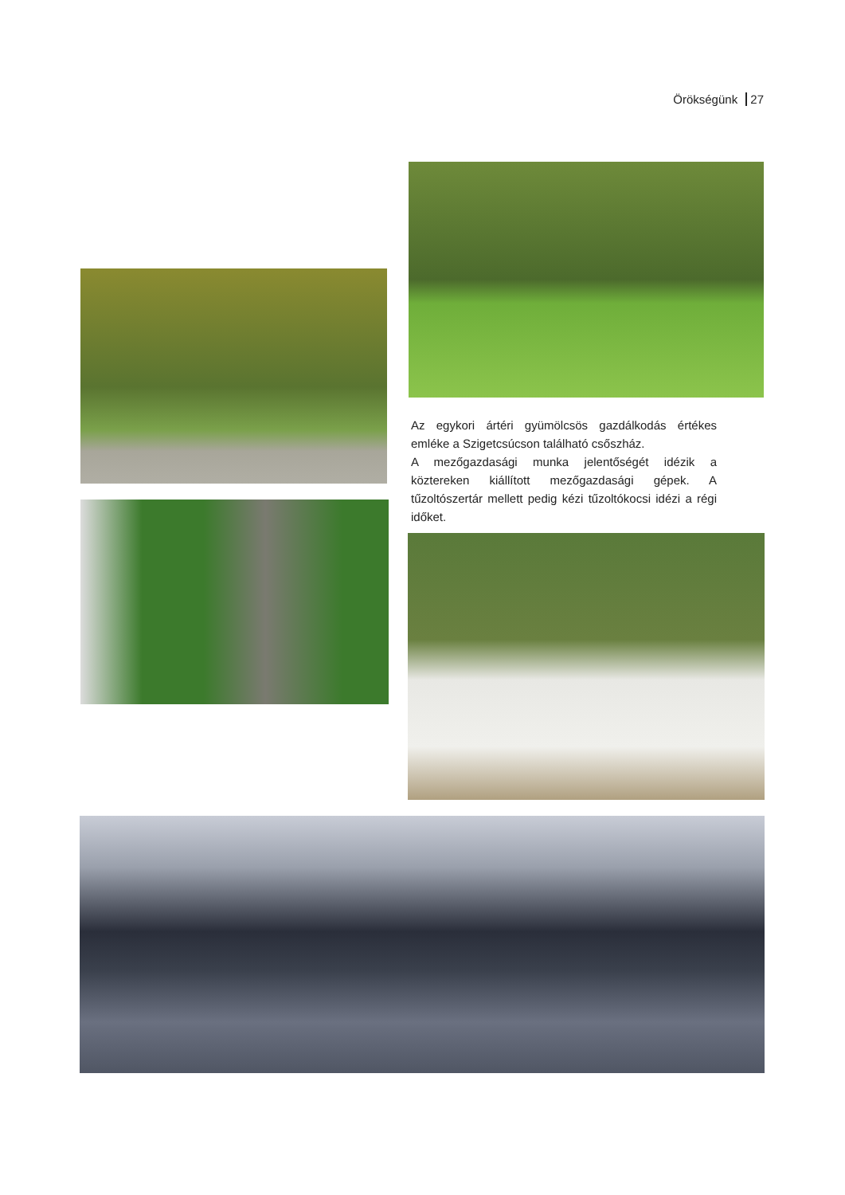Örökségünk 27
Az egykori ártéri gyümölcsös gazdálkodás értékes emléke a Szigetcsúcson található csőszház.
A mezőgazdasági munka jelentőségét idézik a köztereken kiállított mezőgazdasági gépek. A tűzoltószertár mellett pedig kézi tűzoltókocsi idézi a régi időket.